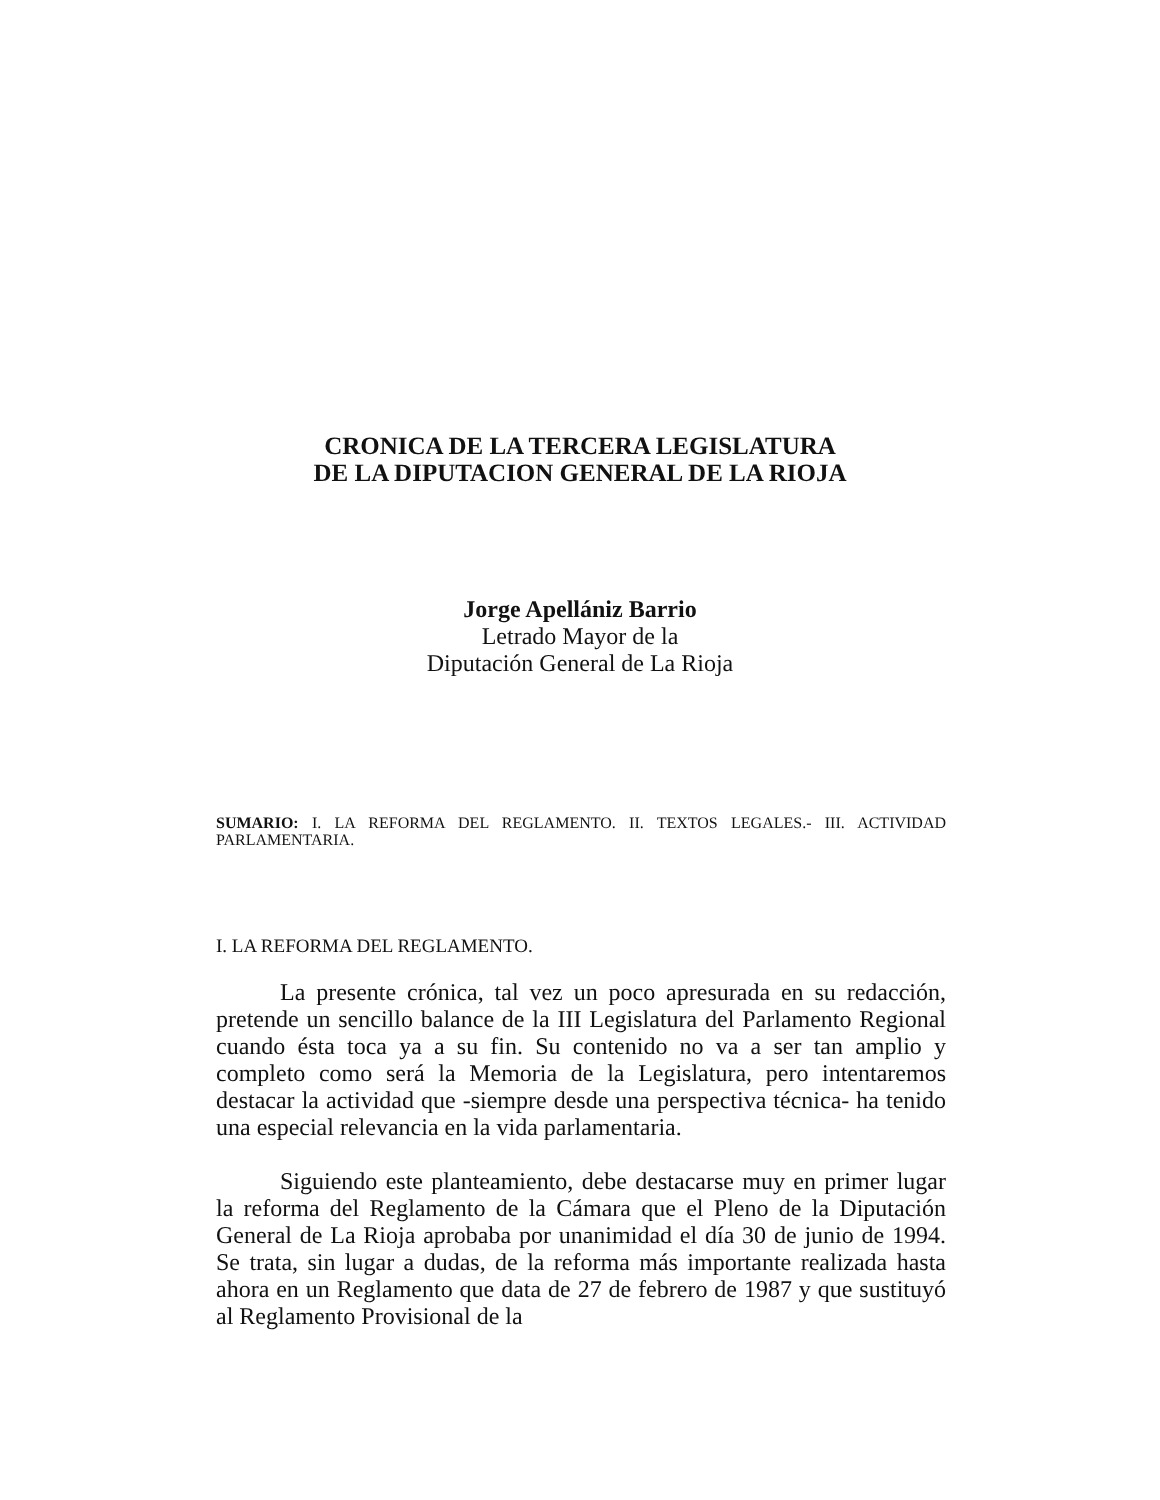CRONICA DE LA TERCERA LEGISLATURA
DE LA DIPUTACION GENERAL DE LA RIOJA
Jorge Apellániz Barrio
Letrado Mayor de la
Diputación General de La Rioja
SUMARIO: I. LA REFORMA DEL REGLAMENTO. II. TEXTOS LEGALES.- III. ACTIVIDAD PARLAMENTARIA.
I. LA REFORMA DEL REGLAMENTO.
La presente crónica, tal vez un poco apresurada en su redacción, pretende un sencillo balance de la III Legislatura del Parlamento Regional cuando ésta toca ya a su fin. Su contenido no va a ser tan amplio y completo como será la Memoria de la Legislatura, pero intentaremos destacar la actividad que -siempre desde una perspectiva técnica- ha tenido una especial relevancia en la vida parlamentaria.
Siguiendo este planteamiento, debe destacarse muy en primer lugar la reforma del Reglamento de la Cámara que el Pleno de la Diputación General de La Rioja aprobaba por unanimidad el día 30 de junio de 1994. Se trata, sin lugar a dudas, de la reforma más importante realizada hasta ahora en un Reglamento que data de 27 de febrero de 1987 y que sustituyó al Reglamento Provisional de la